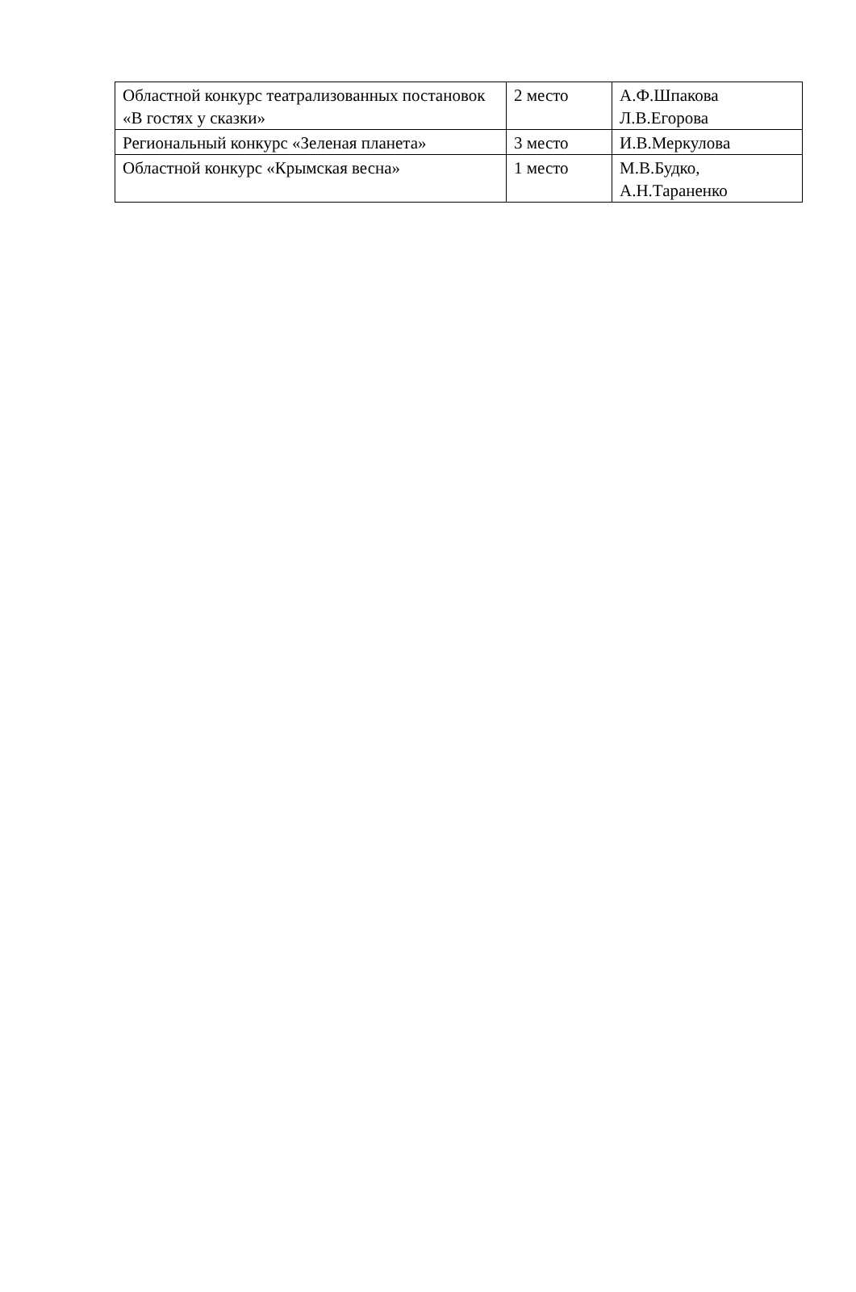| Областной конкурс театрализованных постановок «В гостях у сказки» | 2 место | А.Ф.Шпакова Л.В.Егорова |
| Региональный конкурс «Зеленая планета» | 3 место | И.В.Меркулова |
| Областной конкурс «Крымская весна» | 1 место | М.В.Будко, А.Н.Тараненко |